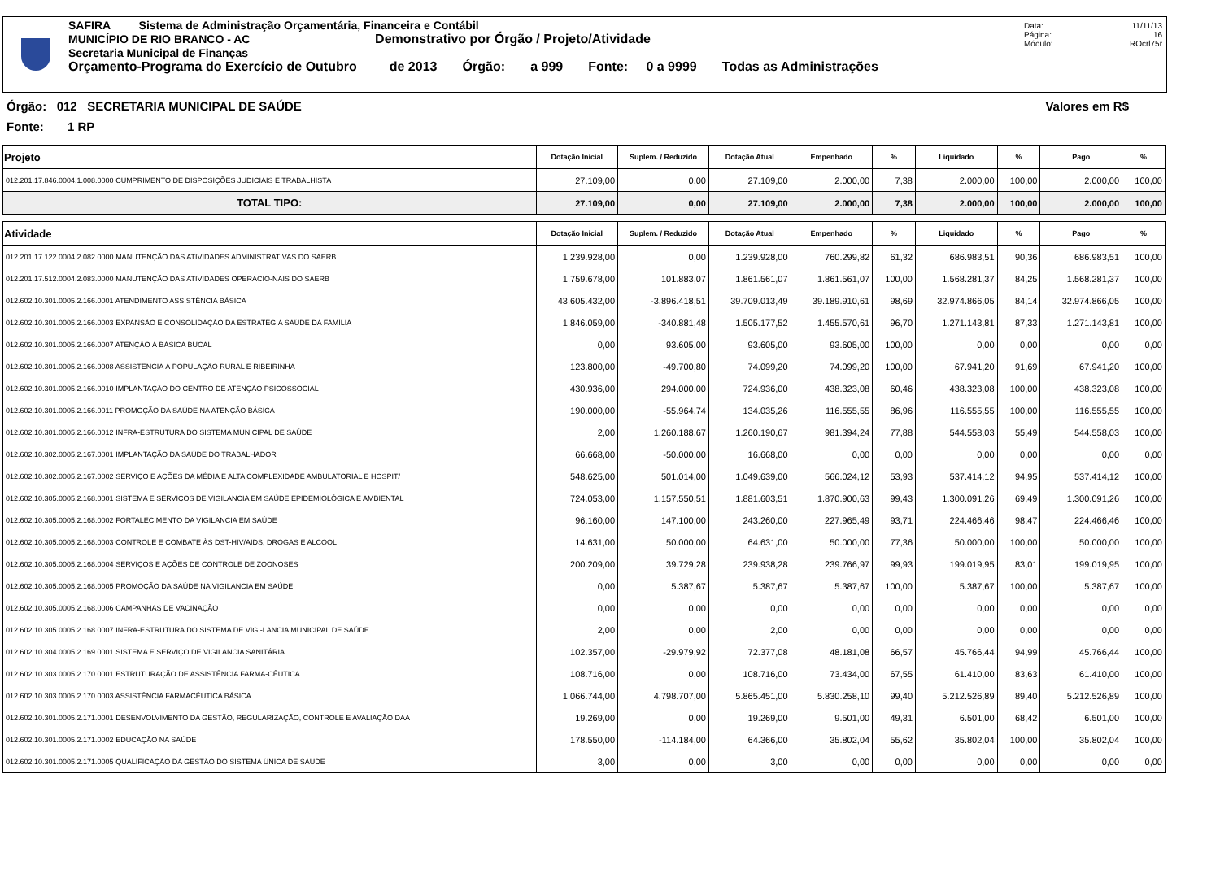SAFIRA Sistema de Administração Orçamentária, Financeira e Contábil
MUNICÍPIO DE RIO BRANCO - AC Demonstrativo por Órgão / Projeto/Atividade
Secretaria Municipal de Finanças
Orçamento-Programa do Exercício de Outubro de 2013 Órgão: a 999 Fonte: 0 a 9999 Todas as Administrações
Data: 11/11/13
Página: 16
Módulo: ROcrl75r
Órgão: 012 SECRETARIA MUNICIPAL DE SAÚDE Valores em R$
Fonte: 1 RP
| Projeto | Dotação Inicial | Suplem. / Reduzido | Dotação Atual | Empenhado | % | Liquidado | % | Pago | % |
| --- | --- | --- | --- | --- | --- | --- | --- | --- | --- |
| 012.201.17.846.0004.1.008.0000 CUMPRIMENTO DE DISPOSIÇÕES JUDICIAIS E TRABALHISTA | 27.109,00 | 0,00 | 27.109,00 | 2.000,00 | 7,38 | 2.000,00 | 100,00 | 2.000,00 | 100,00 |
| TOTAL TIPO: | 27.109,00 | 0,00 | 27.109,00 | 2.000,00 | 7,38 | 2.000,00 | 100,00 | 2.000,00 | 100,00 |
| Atividade | Dotação Inicial | Suplem. / Reduzido | Dotação Atual | Empenhado | % | Liquidado | % | Pago | % |
| 012.201.17.122.0004.2.082.0000 MANUTENÇÃO DAS ATIVIDADES ADMINISTRATIVAS DO SAERB | 1.239.928,00 | 0,00 | 1.239.928,00 | 760.299,82 | 61,32 | 686.983,51 | 90,36 | 686.983,51 | 100,00 |
| 012.201.17.512.0004.2.083.0000 MANUTENÇÃO DAS ATIVIDADES OPERACIO-NAIS DO SAERB | 1.759.678,00 | 101.883,07 | 1.861.561,07 | 1.861.561,07 | 100,00 | 1.568.281,37 | 84,25 | 1.568.281,37 | 100,00 |
| 012.602.10.301.0005.2.166.0001 ATENDIMENTO ASSISTÊNCIA BÁSICA | 43.605.432,00 | -3.896.418,51 | 39.709.013,49 | 39.189.910,61 | 98,69 | 32.974.866,05 | 84,14 | 32.974.866,05 | 100,00 |
| 012.602.10.301.0005.2.166.0003 EXPANSÃO E CONSOLIDAÇÃO DA ESTRATÉGIA SAÚDE DA FAMÍLIA | 1.846.059,00 | -340.881,48 | 1.505.177,52 | 1.455.570,61 | 96,70 | 1.271.143,81 | 87,33 | 1.271.143,81 | 100,00 |
| 012.602.10.301.0005.2.166.0007 ATENÇÃO À BÁSICA BUCAL | 0,00 | 93.605,00 | 93.605,00 | 93.605,00 | 100,00 | 0,00 | 0,00 | 0,00 | 0,00 |
| 012.602.10.301.0005.2.166.0008 ASSISTÊNCIA À POPULAÇÃO RURAL E RIBEIRINHA | 123.800,00 | -49.700,80 | 74.099,20 | 74.099,20 | 100,00 | 67.941,20 | 91,69 | 67.941,20 | 100,00 |
| 012.602.10.301.0005.2.166.0010 IMPLANTAÇÃO DO CENTRO DE ATENÇÃO PSICOSSOCIAL | 430.936,00 | 294.000,00 | 724.936,00 | 438.323,08 | 60,46 | 438.323,08 | 100,00 | 438.323,08 | 100,00 |
| 012.602.10.301.0005.2.166.0011 PROMOÇÃO DA SAÚDE NA ATENÇÃO BÁSICA | 190.000,00 | -55.964,74 | 134.035,26 | 116.555,55 | 86,96 | 116.555,55 | 100,00 | 116.555,55 | 100,00 |
| 012.602.10.301.0005.2.166.0012 INFRA-ESTRUTURA DO SISTEMA MUNICIPAL DE SAÚDE | 2,00 | 1.260.188,67 | 1.260.190,67 | 981.394,24 | 77,88 | 544.558,03 | 55,49 | 544.558,03 | 100,00 |
| 012.602.10.302.0005.2.167.0001 IMPLANTAÇÃO DA SAÚDE DO TRABALHADOR | 66.668,00 | -50.000,00 | 16.668,00 | 0,00 | 0,00 | 0,00 | 0,00 | 0,00 | 0,00 |
| 012.602.10.302.0005.2.167.0002 SERVIÇO E AÇÕES DA MÉDIA E ALTA COMPLEXIDADE AMBULATORIAL E HOSPIT/ | 548.625,00 | 501.014,00 | 1.049.639,00 | 566.024,12 | 53,93 | 537.414,12 | 94,95 | 537.414,12 | 100,00 |
| 012.602.10.305.0005.2.168.0001 SISTEMA E SERVIÇOS DE VIGILANCIA EM SAÚDE EPIDEMIOLÓGICA E AMBIENTAL | 724.053,00 | 1.157.550,51 | 1.881.603,51 | 1.870.900,63 | 99,43 | 1.300.091,26 | 69,49 | 1.300.091,26 | 100,00 |
| 012.602.10.305.0005.2.168.0002 FORTALECIMENTO DA VIGILANCIA EM SAÚDE | 96.160,00 | 147.100,00 | 243.260,00 | 227.965,49 | 93,71 | 224.466,46 | 98,47 | 224.466,46 | 100,00 |
| 012.602.10.305.0005.2.168.0003 CONTROLE E COMBATE ÀS DST-HIV/AIDS, DROGAS E ALCOOL | 14.631,00 | 50.000,00 | 64.631,00 | 50.000,00 | 77,36 | 50.000,00 | 100,00 | 50.000,00 | 100,00 |
| 012.602.10.305.0005.2.168.0004 SERVIÇOS E AÇÕES DE CONTROLE DE ZOONOSES | 200.209,00 | 39.729,28 | 239.938,28 | 239.766,97 | 99,93 | 199.019,95 | 83,01 | 199.019,95 | 100,00 |
| 012.602.10.305.0005.2.168.0005 PROMOÇÃO DA SAÚDE NA VIGILANCIA EM SAÚDE | 0,00 | 5.387,67 | 5.387,67 | 5.387,67 | 100,00 | 5.387,67 | 100,00 | 5.387,67 | 100,00 |
| 012.602.10.305.0005.2.168.0006 CAMPANHAS DE VACINAÇÃO | 0,00 | 0,00 | 0,00 | 0,00 | 0,00 | 0,00 | 0,00 | 0,00 | 0,00 |
| 012.602.10.305.0005.2.168.0007 INFRA-ESTRUTURA DO SISTEMA DE VIGI-LANCIA MUNICIPAL DE SAÚDE | 2,00 | 0,00 | 2,00 | 0,00 | 0,00 | 0,00 | 0,00 | 0,00 | 0,00 |
| 012.602.10.304.0005.2.169.0001 SISTEMA E SERVIÇO DE VIGILANCIA SANITÁRIA | 102.357,00 | -29.979,92 | 72.377,08 | 48.181,08 | 66,57 | 45.766,44 | 94,99 | 45.766,44 | 100,00 |
| 012.602.10.303.0005.2.170.0001 ESTRUTURAÇÃO DE ASSISTÊNCIA FARMA-CÊUTICA | 108.716,00 | 0,00 | 108.716,00 | 73.434,00 | 67,55 | 61.410,00 | 83,63 | 61.410,00 | 100,00 |
| 012.602.10.303.0005.2.170.0003 ASSISTÊNCIA FARMACÊUTICA BÁSICA | 1.066.744,00 | 4.798.707,00 | 5.865.451,00 | 5.830.258,10 | 99,40 | 5.212.526,89 | 89,40 | 5.212.526,89 | 100,00 |
| 012.602.10.301.0005.2.171.0001 DESENVOLVIMENTO DA GESTÃO, REGULARIZAÇÃO, CONTROLE E AVALIAÇÃO DAA | 19.269,00 | 0,00 | 19.269,00 | 9.501,00 | 49,31 | 6.501,00 | 68,42 | 6.501,00 | 100,00 |
| 012.602.10.301.0005.2.171.0002 EDUCAÇÃO NA SAÚDE | 178.550,00 | -114.184,00 | 64.366,00 | 35.802,04 | 55,62 | 35.802,04 | 100,00 | 35.802,04 | 100,00 |
| 012.602.10.301.0005.2.171.0005 QUALIFICAÇÃO DA GESTÃO DO SISTEMA ÚNICA DE SAÚDE | 3,00 | 0,00 | 3,00 | 0,00 | 0,00 | 0,00 | 0,00 | 0,00 | 0,00 |